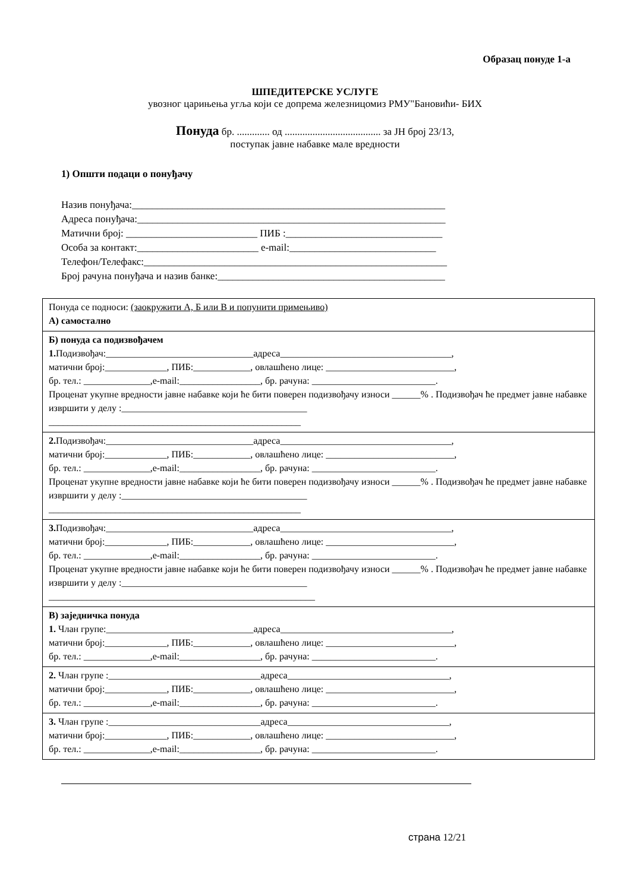Образац понуде 1-а
ШПЕДИТЕРСКЕ УСЛУГЕ
увозног царињења угља који се допрема железницомиз РМУ"Бановићи- БИХ
Понуда бр. ............. од ...................................... за ЈН број 23/13,
поступак јавне набавке мале вредности
1) Општи подаци о понуђачу
Назив понуђача:______________________________________________________________
Адреса понуђача:_____________________________________________________________
Матични број: __________________________ ПИБ :_______________________________
Особа за контакт:________________________ e-mail:_____________________________
Телефон/Телефакс:____________________________________________________________
Број рачуна понуђача и назив банке:_____________________________________________
| Понуда се подноси: (заокружити А, Б или В и попунити примењиво) А) самостално |
| Б) понуда са подизвођачем 1. Подизвођач:_______________________________адреса____________________________________, матични број:_____________, ПИБ:____________, овлашћено лице: ___________________________, бр. тел.: ______________,e-mail:_________________, бр. рачуна: __________________________. Проценат укупне вредности јавне набавке који ће бити поверен подизвођачу износи ______% . Подизвођач ће предмет јавне набавке извршити у делу :_______________________________________ _____________________________________________________ |
| 2. Подизвођач:_______________________________адреса____________________________________, матични број:_____________, ПИБ:____________, овлашћено лице: ___________________________, бр. тел.: ______________,e-mail:_________________, бр. рачуна: __________________________. Проценат укупне вредности јавне набавке који ће бити поверен подизвођачу износи ______% . Подизвођач ће предмет јавне набавке извршити у делу :_______________________________________ _____________________________________________________ |
| 3. Подизвођач:_______________________________адреса____________________________________, матични број:_____________, ПИБ:____________, овлашћено лице: ___________________________, бр. тел.: ______________,e-mail:_________________, бр. рачуна: __________________________. Проценат укупне вредности јавне набавке који ће бити поверен подизвођачу износи ______% . Подизвођач ће предмет јавне набавке извршити у делу :_______________________________________ ________________________________________________________ |
| В) заједничка понуда 1. Члан групе:_______________________________адреса____________________________________, матични број:_____________, ПИБ:____________, овлашћено лице: ___________________________, бр. тел.: ______________,e-mail:_________________, бр. рачуна: __________________________. |
| 2. Члан групе :________________________________адреса__________________________________, матични број:_____________, ПИБ:____________, овлашћено лице: ___________________________, бр. тел.: ______________,e-mail:_________________, бр. рачуна: __________________________. |
| 3. Члан групе :________________________________адреса__________________________________, матични број:_____________, ПИБ:____________, овлашћено лице: ___________________________, бр. тел.: ______________,e-mail:_________________, бр. рачуна: __________________________. |
страна 12/21